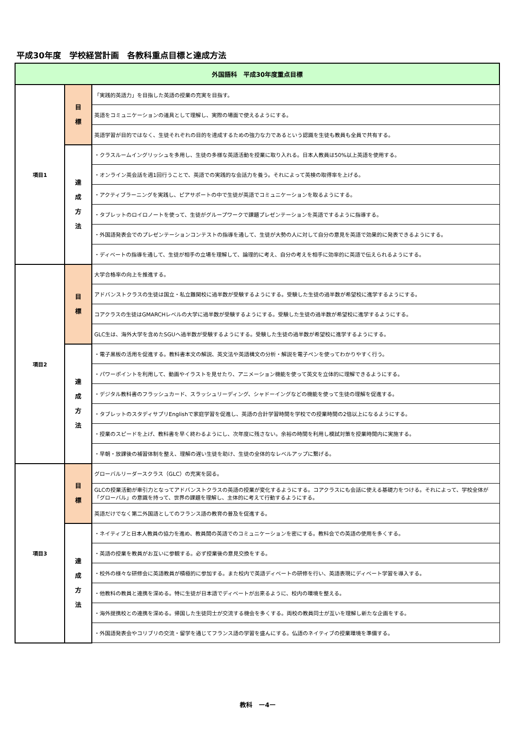平成30年度　学校経営計画　各教科重点目標と達成方法
| 外国語科 平成30年度重点目標 | | |
| --- | --- | --- |
| 項目1 | 目 標 | 「実践的英語力」を目指した英語の授業の充実を目指す。 |
| | | 英語をコミュニケーションの道具として理解し、実際の場面で使えるようにする。 |
| | | 英語学習が目的ではなく、生徒それぞれの目的を達成するための強力な力であるという認識を生徒も教員も全員で共有する。 |
| | 達 成 方 法 | ・クラスルームイングリッシュを多用し、生徒の多様な英語活動を授業に取り入れる。日本人教員は50%以上英語を使用する。 |
| | | ・オンライン英会話を週1回行うことで、英語での実践的な会話力を養う。それによって英検の取得率を上げる。 |
| | | ・アクティブラーニングを実践し、ピアサポートの中で生徒が英語でコミュニケーションを取るようにする。 |
| | | ・タブレットのロイロノートを使って、生徒がグループワークで課題プレゼンテーションを英語でするように指導する。 |
| | | ・外国語発表会でのプレゼンテーションコンテストの指導を通して、生徒が大勢の人に対して自分の意見を英語で効果的に発表できるようにする。 |
| | | ・ディベートの指導を通して、生徒が相手の立場を理解して、論理的に考え、自分の考えを相手に効率的に英語で伝えられるようにする。 |
| 項目2 | 目 標 | 大学合格率の向上を推進する。 |
| | | アドバンストクラスの生徒は国立・私立難関校に過半数が受験するようにする。受験した生徒の過半数が希望校に進学するようにする。 |
| | | コアクラスの生徒はGMARCHレベルの大学に過半数が受験するようにする。受験した生徒の過半数が希望校に進学するようにする。 |
| | | GLC生は、海外大学を含めたSGUへ過半数が受験するようにする。受験した生徒の過半数が希望校に進学するようにする。 |
| | 達 成 方 法 | ・電子黒板の活用を促進する。教科書本文の解説、英文法や英語構文の分析・解説を電子ペンを使ってわかりやすく行う。 |
| | | ・パワーポイントを利用して、動画やイラストを見せたり、アニメーション機能を使って英文を立体的に理解できるようにする。 |
| | | ・デジタル教科書のフラッシュカード、スラッシュリーディング、シャドーイングなどの機能を使って生徒の理解を促進する。 |
| | | ・タブレットのスタディサプリEnglishで家庭学習を促進し、英語の合計学習時間を学校での授業時間の2倍以上になるようにする。 |
| | | ・授業のスピードを上げ、教科書を早く終わるようにし、次年度に残さない。余裕の時間を利用し模試対策を授業時間内に実施する。 |
| | | ・早朝・放課後の補習体制を整え、理解の遅い生徒を助け、生徒の全体的なレベルアップに繋げる。 |
| 項目3 | 目 標 | グローバルリーダースクラス（GLC）の充実を図る。 |
| | | GLCの授業活動が牽引力となってアドバンストクラスの英語の授業が変化するようにする。コアクラスにも会話に使える基礎力をつける。それによって、学校全体が「グローバル」の意識を持って、世界の課題を理解し、主体的に考えて行動するようにする。 |
| | | 英語だけでなく第二外国語としてのフランス語の教育の普及を促進する。 |
| | 達 成 方 法 | ・ネイティブと日本人教員の協力を進め、教員間の英語でのコミュニケーションを密にする。教科会での英語の使用を多くする。 |
| | | ・英語の授業を教員がお互いに参観する。必ず授業後の意見交換をする。 |
| | | ・校外の様々な研修会に英語教員が積極的に参加する。また校内で英語ディベートの研修を行い、英語表現にディベート学習を導入する。 |
| | | ・他教科の教員と連携を深める。特に生徒が日本語でディベートが出来るように、校内の環境を整える。 |
| | | ・海外提携校との連携を深める。帰国した生徒同士が交流する機会を多くする。両校の教員同士が互いを理解し新たな企画をする。 |
| | | ・外国語発表会やコリブリの交流・留学を通じてフランス語の学習を盛んにする。仏語のネイティブの授業環境を準備する。 |
教科　ー4ー